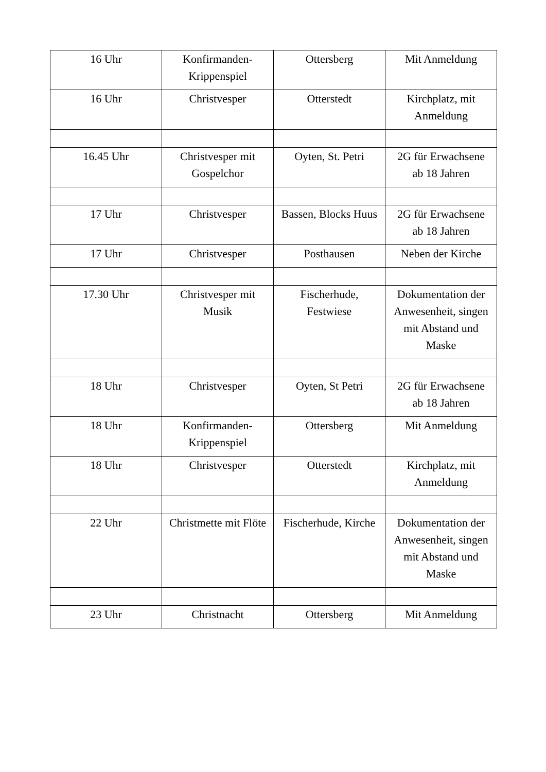| 16 Uhr | Konfirmanden-Krippenspiel | Ottersberg | Mit Anmeldung |
| 16 Uhr | Christvesper | Otterstedt | Kirchplatz, mit Anmeldung |
| 16.45 Uhr | Christvesper mit Gospelchor | Oyten, St. Petri | 2G für Erwachsene ab 18 Jahren |
| 17 Uhr | Christvesper | Bassen, Blocks Huus | 2G für Erwachsene ab 18 Jahren |
| 17 Uhr | Christvesper | Posthausen | Neben der Kirche |
| 17.30 Uhr | Christvesper mit Musik | Fischerhude, Festwiese | Dokumentation der Anwesenheit, singen mit Abstand und Maske |
| 18 Uhr | Christvesper | Oyten, St Petri | 2G für Erwachsene ab 18 Jahren |
| 18 Uhr | Konfirmanden-Krippenspiel | Ottersberg | Mit Anmeldung |
| 18 Uhr | Christvesper | Otterstedt | Kirchplatz, mit Anmeldung |
| 22 Uhr | Christmette mit Flöte | Fischerhude, Kirche | Dokumentation der Anwesenheit, singen mit Abstand und Maske |
| 23 Uhr | Christnacht | Ottersberg | Mit Anmeldung |